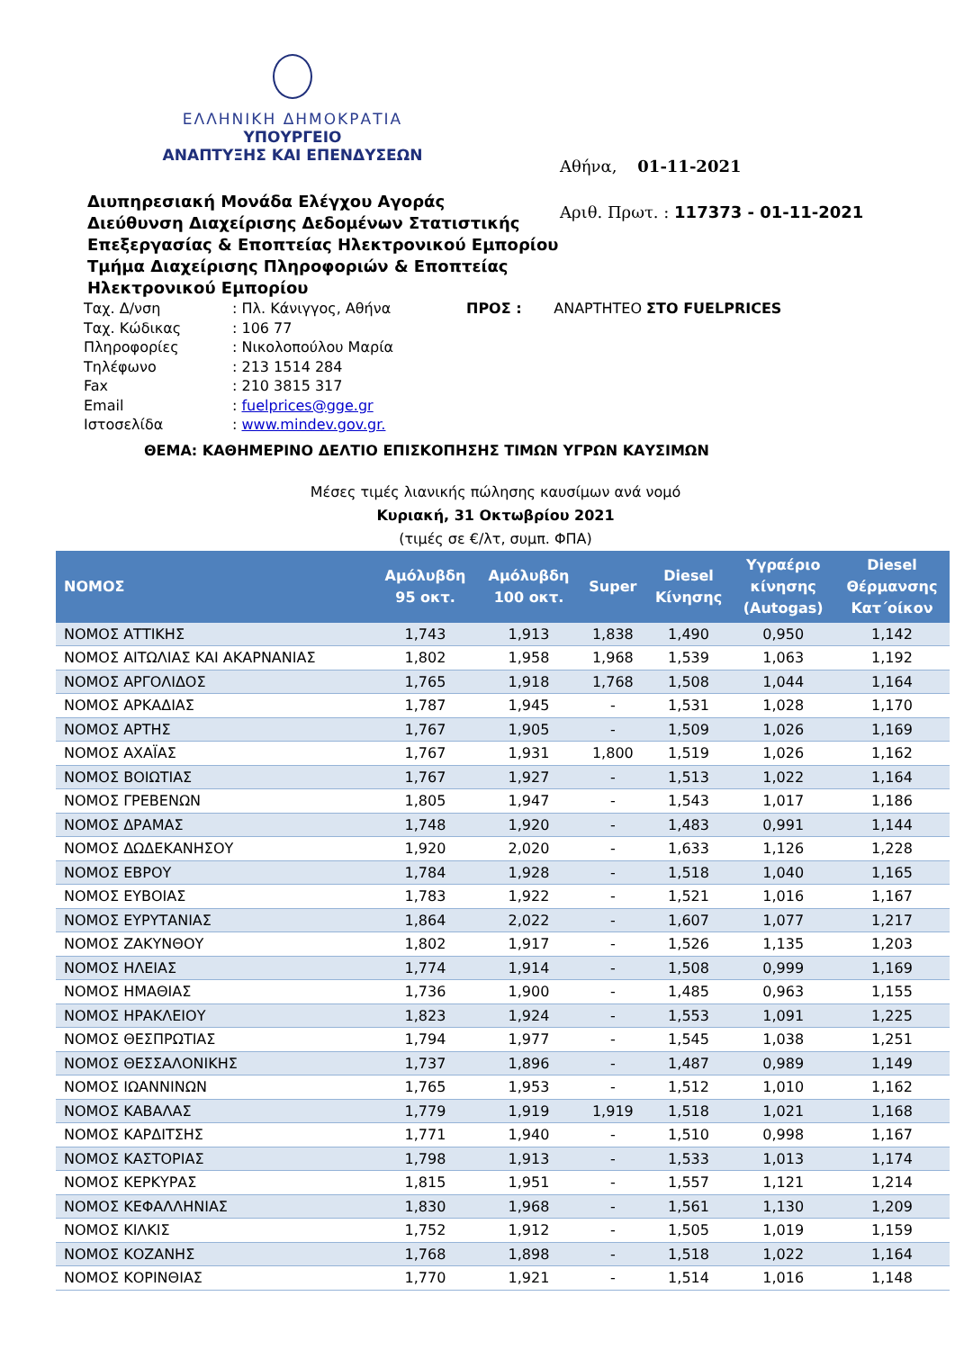ΕΛΛΗΝΙΚΗ ΔΗΜΟΚΡΑΤΙΑ
ΥΠΟΥΡΓΕΙΟ
ΑΝΑΠΤΥΞΗΣ ΚΑΙ ΕΠΕΝΔΥΣΕΩΝ
Διυπηρεσιακή Μονάδα Ελέγχου Αγοράς
Διεύθυνση Διαχείρισης Δεδομένων Στατιστικής Επεξεργασίας & Εποπτείας Ηλεκτρονικού Εμπορίου
Τμήμα Διαχείρισης Πληροφοριών & Εποπτείας Ηλεκτρονικού Εμπορίου
Αθήνα, 01-11-2021
Αριθ. Πρωτ. : 117373 - 01-11-2021
Ταχ. Δ/νση
Ταχ. Κώδικας
Πληροφορίες
Τηλέφωνο
Fax
Email
Ιστοσελίδα
: Πλ. Κάνιγγος, Αθήνα
: 106 77
: Νικολοπούλου Μαρία
: 213 1514 284
: 210 3815 317
: fuelprices@gge.gr
: www.mindev.gov.gr.
ΠΡΟΣ : ΑΝΑΡΤΗΤΕΟ ΣΤΟ FUELPRICES
ΘΕΜΑ: ΚΑΘΗΜΕΡΙΝΟ ΔΕΛΤΙΟ ΕΠΙΣΚΟΠΗΣΗΣ ΤΙΜΩΝ ΥΓΡΩΝ ΚΑΥΣΙΜΩΝ
Μέσες τιμές λιανικής πώλησης καυσίμων ανά νομό
Κυριακή, 31 Οκτωβρίου 2021
(τιμές σε €/λτ, συμπ. ΦΠΑ)
| ΝΟΜΟΣ | Αμόλυβδη 95 οκτ. | Αμόλυβδη 100 οκτ. | Super | Diesel Κίνησης | Υγραέριο κίνησης (Autogas) | Diesel Θέρμανσης Κατ΄οίκον |
| --- | --- | --- | --- | --- | --- | --- |
| ΝΟΜΟΣ ΑΤΤΙΚΗΣ | 1,743 | 1,913 | 1,838 | 1,490 | 0,950 | 1,142 |
| ΝΟΜΟΣ ΑΙΤΩΛΙΑΣ ΚΑΙ ΑΚΑΡΝΑΝΙΑΣ | 1,802 | 1,958 | 1,968 | 1,539 | 1,063 | 1,192 |
| ΝΟΜΟΣ ΑΡΓΟΛΙΔΟΣ | 1,765 | 1,918 | 1,768 | 1,508 | 1,044 | 1,164 |
| ΝΟΜΟΣ ΑΡΚΑΔΙΑΣ | 1,787 | 1,945 | - | 1,531 | 1,028 | 1,170 |
| ΝΟΜΟΣ ΑΡΤΗΣ | 1,767 | 1,905 | - | 1,509 | 1,026 | 1,169 |
| ΝΟΜΟΣ ΑΧΑΪΑΣ | 1,767 | 1,931 | 1,800 | 1,519 | 1,026 | 1,162 |
| ΝΟΜΟΣ ΒΟΙΩΤΙΑΣ | 1,767 | 1,927 | - | 1,513 | 1,022 | 1,164 |
| ΝΟΜΟΣ ΓΡΕΒΕΝΩΝ | 1,805 | 1,947 | - | 1,543 | 1,017 | 1,186 |
| ΝΟΜΟΣ ΔΡΑΜΑΣ | 1,748 | 1,920 | - | 1,483 | 0,991 | 1,144 |
| ΝΟΜΟΣ ΔΩΔΕΚΑΝΗΣΟΥ | 1,920 | 2,020 | - | 1,633 | 1,126 | 1,228 |
| ΝΟΜΟΣ ΕΒΡΟΥ | 1,784 | 1,928 | - | 1,518 | 1,040 | 1,165 |
| ΝΟΜΟΣ ΕΥΒΟΙΑΣ | 1,783 | 1,922 | - | 1,521 | 1,016 | 1,167 |
| ΝΟΜΟΣ ΕΥΡΥΤΑΝΙΑΣ | 1,864 | 2,022 | - | 1,607 | 1,077 | 1,217 |
| ΝΟΜΟΣ ΖΑΚΥΝΘΟΥ | 1,802 | 1,917 | - | 1,526 | 1,135 | 1,203 |
| ΝΟΜΟΣ ΗΛΕΙΑΣ | 1,774 | 1,914 | - | 1,508 | 0,999 | 1,169 |
| ΝΟΜΟΣ ΗΜΑΘΙΑΣ | 1,736 | 1,900 | - | 1,485 | 0,963 | 1,155 |
| ΝΟΜΟΣ ΗΡΑΚΛΕΙΟΥ | 1,823 | 1,924 | - | 1,553 | 1,091 | 1,225 |
| ΝΟΜΟΣ ΘΕΣΠΡΩΤΙΑΣ | 1,794 | 1,977 | - | 1,545 | 1,038 | 1,251 |
| ΝΟΜΟΣ ΘΕΣΣΑΛΟΝΙΚΗΣ | 1,737 | 1,896 | - | 1,487 | 0,989 | 1,149 |
| ΝΟΜΟΣ ΙΩΑΝΝΙΝΩΝ | 1,765 | 1,953 | - | 1,512 | 1,010 | 1,162 |
| ΝΟΜΟΣ ΚΑΒΑΛΑΣ | 1,779 | 1,919 | 1,919 | 1,518 | 1,021 | 1,168 |
| ΝΟΜΟΣ ΚΑΡΔΙΤΣΗΣ | 1,771 | 1,940 | - | 1,510 | 0,998 | 1,167 |
| ΝΟΜΟΣ ΚΑΣΤΟΡΙΑΣ | 1,798 | 1,913 | - | 1,533 | 1,013 | 1,174 |
| ΝΟΜΟΣ ΚΕΡΚΥΡΑΣ | 1,815 | 1,951 | - | 1,557 | 1,121 | 1,214 |
| ΝΟΜΟΣ ΚΕΦΑΛΛΗΝΙΑΣ | 1,830 | 1,968 | - | 1,561 | 1,130 | 1,209 |
| ΝΟΜΟΣ ΚΙΛΚΙΣ | 1,752 | 1,912 | - | 1,505 | 1,019 | 1,159 |
| ΝΟΜΟΣ ΚΟΖΑΝΗΣ | 1,768 | 1,898 | - | 1,518 | 1,022 | 1,164 |
| ΝΟΜΟΣ ΚΟΡΙΝΘΙΑΣ | 1,770 | 1,921 | - | 1,514 | 1,016 | 1,148 |